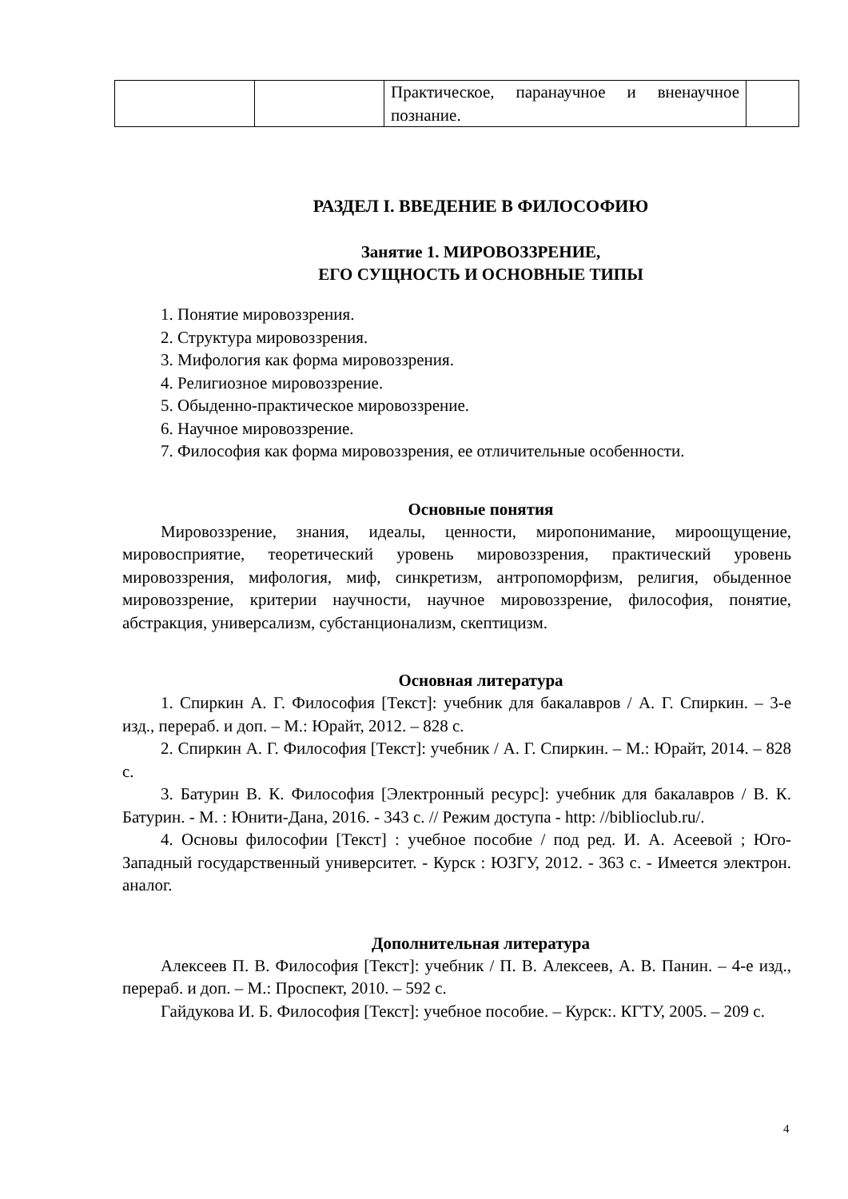| | | Практическое, паранаучное и вненаучное познание. | |
РАЗДЕЛ I. ВВЕДЕНИЕ В ФИЛОСОФИЮ
Занятие 1. МИРОВОЗЗРЕНИЕ,
ЕГО СУЩНОСТЬ И ОСНОВНЫЕ ТИПЫ
1. Понятие мировоззрения.
2. Структура мировоззрения.
3. Мифология как форма мировоззрения.
4. Религиозное мировоззрение.
5. Обыденно-практическое мировоззрение.
6. Научное мировоззрение.
7. Философия как форма мировоззрения, ее отличительные особенности.
Основные понятия
Мировоззрение, знания, идеалы, ценности, миропонимание, мироощущение, мировосприятие, теоретический уровень мировоззрения, практический уровень мировоззрения, мифология, миф, синкретизм, антропоморфизм, религия, обыденное мировоззрение, критерии научности, научное мировоззрение, философия, понятие, абстракция, универсализм, субстанционализм, скептицизм.
Основная литература
1. Спиркин А. Г. Философия [Текст]: учебник для бакалавров / А. Г. Спиркин. – 3-е изд., перераб. и доп. – М.: Юрайт, 2012. – 828 с.
2. Спиркин А. Г. Философия [Текст]: учебник / А. Г. Спиркин. – М.: Юрайт, 2014. – 828 с.
3. Батурин В. К. Философия [Электронный ресурс]: учебник для бакалавров / В. К. Батурин. - М. : Юнити-Дана, 2016. - 343 с. // Режим доступа - http: //biblioclub.ru/.
4. Основы философии [Текст] : учебное пособие / под ред. И. А. Асеевой ; Юго-Западный государственный университет. - Курск : ЮЗГУ, 2012. - 363 с. - Имеется электрон. аналог.
Дополнительная литература
Алексеев П. В. Философия [Текст]: учебник / П. В. Алексеев, А. В. Панин. – 4-е изд., перераб. и доп. – М.: Проспект, 2010. – 592 с.
Гайдукова И. Б. Философия [Текст]: учебное пособие. – Курск:. КГТУ, 2005. – 209 с.
4